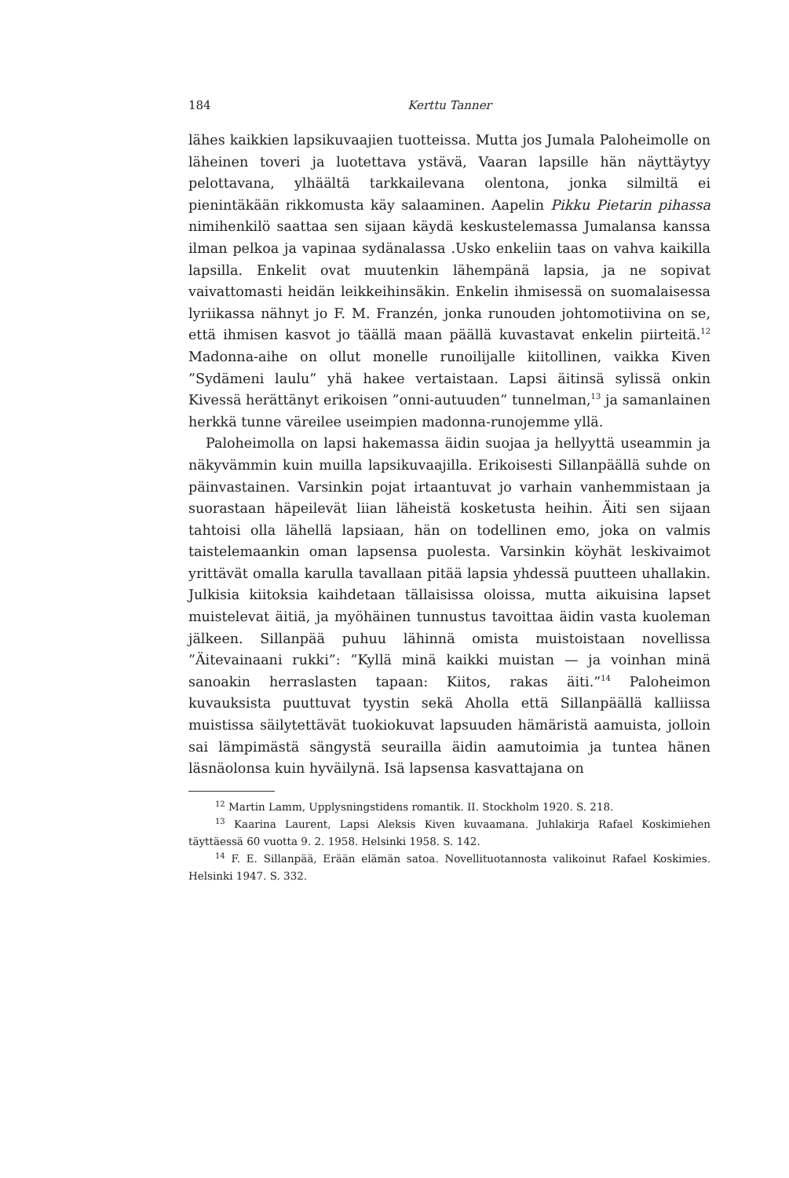184 Kerttu Tanner
lähes kaikkien lapsikuvaajien tuotteissa. Mutta jos Jumala Paloheimolle on läheinen toveri ja luotettava ystävä, Vaaran lapsille hän näyttäytyy pelottavana, ylhäältä tarkkailevana olentona, jonka silmiltä ei pienintäkään rikkomusta käy salaaminen. Aapelin Pikku Pietarin pihassa nimihenkilö saattaa sen sijaan käydä keskustelemassa Jumalansa kanssa ilman pelkoa ja vapinaa sydänalassa .Usko enkeliin taas on vahva kaikilla lapsilla. Enkelit ovat muutenkin lähempänä lapsia, ja ne sopivat vaivattomasti heidän leikkeihinsäkin. Enkelin ihmisessä on suomalaisessa lyriikassa nähnyt jo F. M. Franzén, jonka runouden johtomotiivina on se, että ihmisen kasvot jo täällä maan päällä kuvastavat enkelin piirteitä.<sup>12</sup> Madonna-aihe on ollut monelle runoilijalle kiitollinen, vaikka Kiven ”Sydämeni laulu” yhä hakee vertaistaan. Lapsi äitinsä sylissä onkin Kivessä herättänyt erikoisen ”onni-autuuden” tunnelman,<sup>13</sup> ja samanlainen herkkä tunne väreilee useimpien madonna-runojemme yllä.
Paloheimolla on lapsi hakemassa äidin suojaa ja hellyyttä useammin ja näkyvämmin kuin muilla lapsikuvaajilla. Erikoisesti Sillanpäällä suhde on päinvastainen. Varsinkin pojat irtaantuvat jo varhain vanhemmistaan ja suorastaan häpeilevät liian läheistä kosketusta heihin. Äiti sen sijaan tahtoisi olla lähellä lapsiaan, hän on todellinen emo, joka on valmis taistelemaankin oman lapsensa puolesta. Varsinkin köyhät leskivaimot yrittävät omalla karulla tavallaan pitää lapsia yhdessä puutteen uhallakin. Julkisia kiitoksia kaihdetaan tällaisissa oloissa, mutta aikuisina lapset muistelevat äitiä, ja myöhäinen tunnustus tavoittaa äidin vasta kuoleman jälkeen. Sillanpää puhuu lähinnä omista muistoistaan novellissa ”Äitevainaani rukki”: ”Kyllä minä kaikki muistan — ja voinhan minä sanoakin herraslasten tapaan: Kiitos, rakas äiti.”<sup>14</sup> Paloheimon kuvauksista puuttuvat tyystin sekä Aholla että Sillanpäällä kalliissa muistissa säilytettävät tuokiokuvat lapsuuden hämäristä aamuista, jolloin sai lämpimästä sängystä seurailla äidin aamutoimia ja tuntea hänen läsnäolonsa kuin hyväilynä. Isä lapsensa kasvattajana on
<sup>12</sup> Martin Lamm, Upplysningstidens romantik. II. Stockholm 1920. S. 218.
<sup>13</sup> Kaarina Laurent, Lapsi Aleksis Kiven kuvaamana. Juhlakirja Rafael Koskimiehen täyttäessä 60 vuotta 9. 2. 1958. Helsinki 1958. S. 142.
<sup>14</sup> F. E. Sillanpää, Erään elämän satoa. Novellituotannosta valikoinut Rafael Koskimies. Helsinki 1947. S. 332.